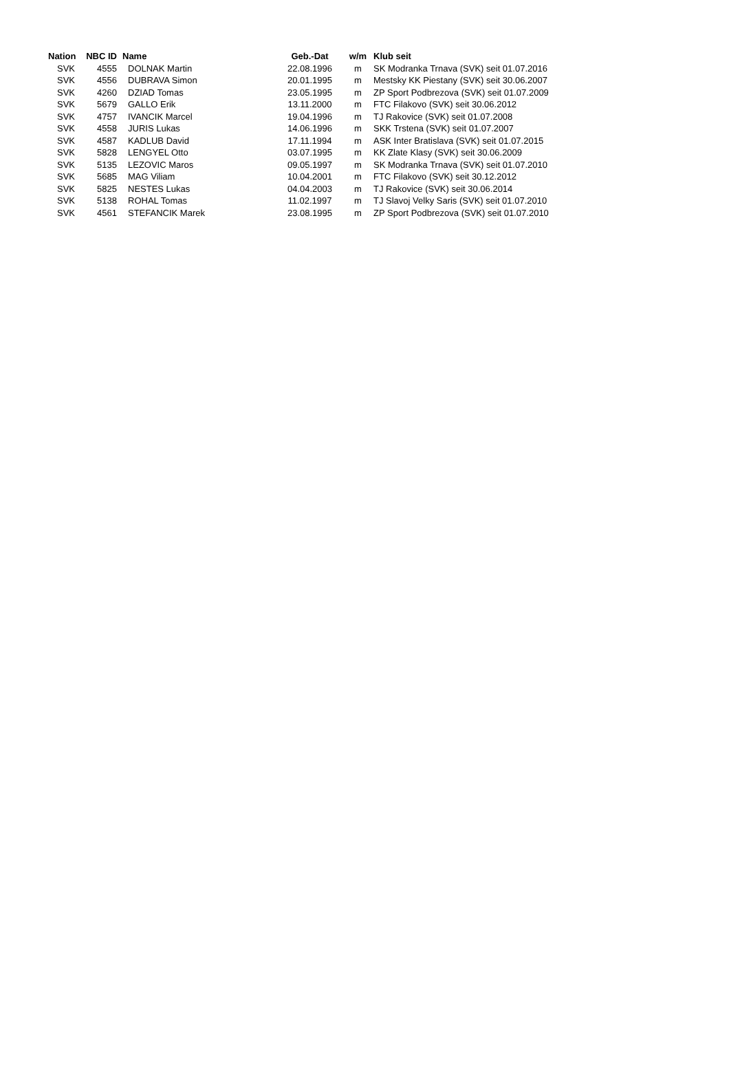| Nation | NBC ID | Name | Geb.-Dat | w/m | Klub seit |
| --- | --- | --- | --- | --- | --- |
| SVK | 4555 | DOLNAK Martin | 22.08.1996 | m | SK Modranka Trnava (SVK) seit 01.07.2016 |
| SVK | 4556 | DUBRAVA Simon | 20.01.1995 | m | Mestsky KK Piestany (SVK) seit 30.06.2007 |
| SVK | 4260 | DZIAD Tomas | 23.05.1995 | m | ZP Sport Podbrezova (SVK) seit 01.07.2009 |
| SVK | 5679 | GALLO Erik | 13.11.2000 | m | FTC Filakovo (SVK) seit 30.06.2012 |
| SVK | 4757 | IVANCIK Marcel | 19.04.1996 | m | TJ Rakovice (SVK) seit 01.07.2008 |
| SVK | 4558 | JURIS Lukas | 14.06.1996 | m | SKK Trstena (SVK) seit 01.07.2007 |
| SVK | 4587 | KADLUB David | 17.11.1994 | m | ASK Inter Bratislava (SVK) seit 01.07.2015 |
| SVK | 5828 | LENGYEL Otto | 03.07.1995 | m | KK Zlate Klasy (SVK) seit 30.06.2009 |
| SVK | 5135 | LEZOVIC Maros | 09.05.1997 | m | SK Modranka Trnava (SVK) seit 01.07.2010 |
| SVK | 5685 | MAG Viliam | 10.04.2001 | m | FTC Filakovo (SVK) seit 30.12.2012 |
| SVK | 5825 | NESTES Lukas | 04.04.2003 | m | TJ Rakovice (SVK) seit 30.06.2014 |
| SVK | 5138 | ROHAL Tomas | 11.02.1997 | m | TJ Slavoj Velky Saris (SVK) seit 01.07.2010 |
| SVK | 4561 | STEFANCIK Marek | 23.08.1995 | m | ZP Sport Podbrezova (SVK) seit 01.07.2010 |